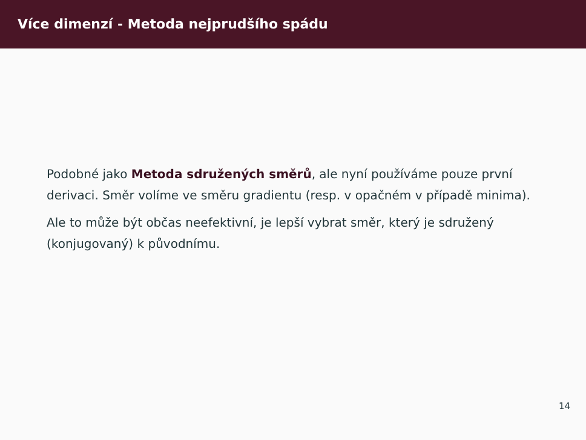Více dimenzí - Metoda nejprudšího spádu
Podobné jako Metoda sdružených směrů, ale nyní používáme pouze první derivaci. Směr volíme ve směru gradientu (resp. v opačném v případě minima).
Ale to může být občas neefektivní, je lepší vybrat směr, který je sdružený (konjugovaný) k původnímu.
14